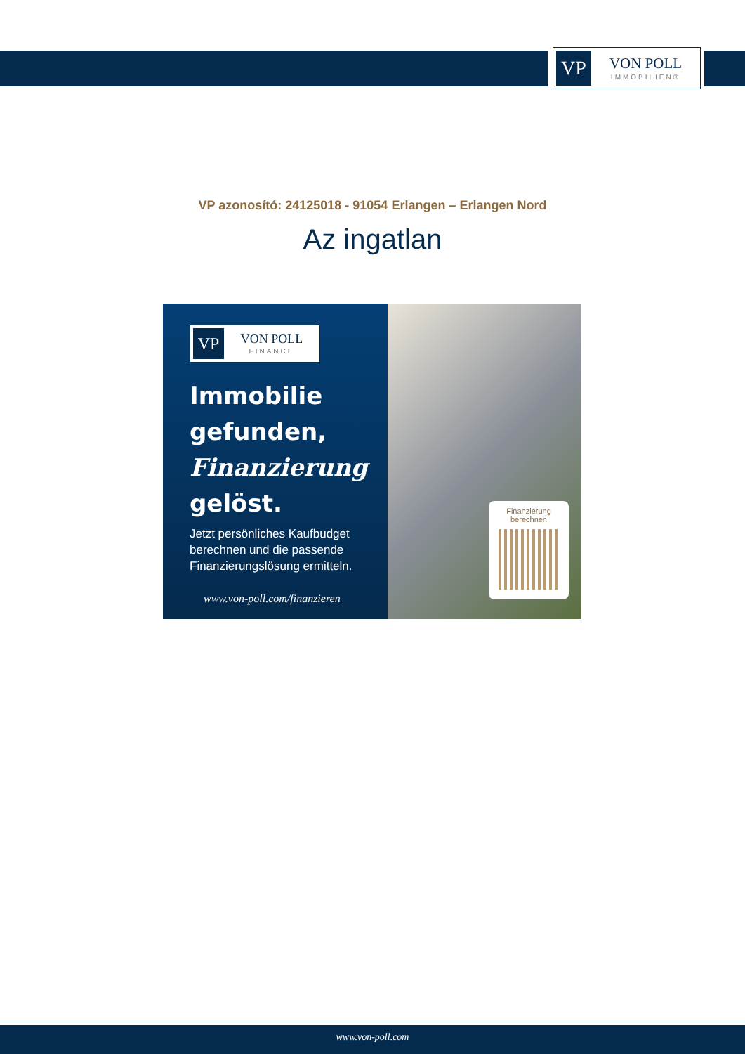VP
VON POLL
IMMOBILIEN®
VP azonosító: 24125018 - 91054 Erlangen – Erlangen Nord
Az ingatlan
VP
VON POLL
FINANCE
Immobilie
gefunden,
Finanzierung
gelöst.
Jetzt persönliches Kaufbudget berechnen und die passende Finanzierungslösung ermitteln.
www.von-poll.com/finanzieren
Finanzierung
berechnen
www.von-poll.com